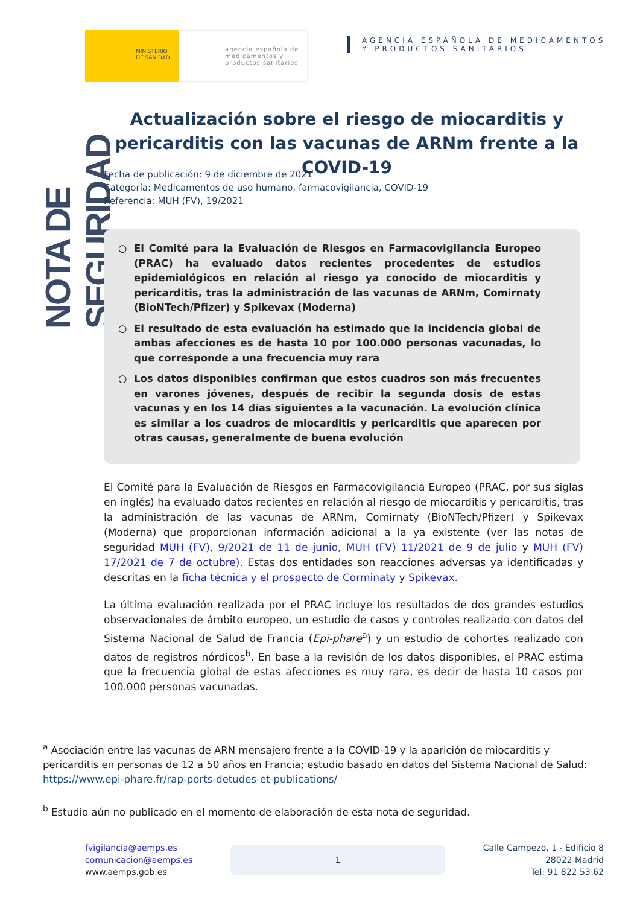MINISTERIO
DE SANIDAD
agencia española de medicamentos y productos sanitarios
AGENCIA ESPAÑOLA DE MEDICAMENTOS
Y PRODUCTOS SANITARIOS
NOTA DE SEGURIDAD
Actualización sobre el riesgo de miocarditis y pericarditis con las vacunas de ARNm frente a la COVID-19
Fecha de publicación: 9 de diciembre de 2021
Categoría: Medicamentos de uso humano, farmacovigilancia, COVID-19
Referencia: MUH (FV), 19/2021
○ El Comité para la Evaluación de Riesgos en Farmacovigilancia Europeo (PRAC) ha evaluado datos recientes procedentes de estudios epidemiológicos en relación al riesgo ya conocido de miocarditis y pericarditis, tras la administración de las vacunas de ARNm, Comirnaty (BioNTech/Pfizer) y Spikevax (Moderna)
○ El resultado de esta evaluación ha estimado que la incidencia global de ambas afecciones es de hasta 10 por 100.000 personas vacunadas, lo que corresponde a una frecuencia muy rara
○ Los datos disponibles confirman que estos cuadros son más frecuentes en varones jóvenes, después de recibir la segunda dosis de estas vacunas y en los 14 días siguientes a la vacunación. La evolución clínica es similar a los cuadros de miocarditis y pericarditis que aparecen por otras causas, generalmente de buena evolución
El Comité para la Evaluación de Riesgos en Farmacovigilancia Europeo (PRAC, por sus siglas en inglés) ha evaluado datos recientes en relación al riesgo de miocarditis y pericarditis, tras la administración de las vacunas de ARNm, Comirnaty (BioNTech/Pfizer) y Spikevax (Moderna) que proporcionan información adicional a la ya existente (ver las notas de seguridad MUH (FV), 9/2021 de 11 de junio, MUH (FV) 11/2021 de 9 de julio y MUH (FV) 17/2021 de 7 de octubre). Estas dos entidades son reacciones adversas ya identificadas y descritas en la ficha técnica y el prospecto de Corminaty y Spikevax.
La última evaluación realizada por el PRAC incluye los resultados de dos grandes estudios observacionales de ámbito europeo, un estudio de casos y controles realizado con datos del Sistema Nacional de Salud de Francia (Epi-phare<sup>a</sup>) y un estudio de cohortes realizado con datos de registros nórdicos<sup>b</sup>. En base a la revisión de los datos disponibles, el PRAC estima que la frecuencia global de estas afecciones es muy rara, es decir de hasta 10 casos por 100.000 personas vacunadas.
<sup>a</sup> Asociación entre las vacunas de ARN mensajero frente a la COVID-19 y la aparición de miocarditis y pericarditis en personas de 12 a 50 años en Francia; estudio basado en datos del Sistema Nacional de Salud: https://www.epi-phare.fr/rap-ports-detudes-et-publications/
<sup>b</sup> Estudio aún no publicado en el momento de elaboración de esta nota de seguridad.
fvigilancia@aemps.es
comunicacion@aemps.es
www.aemps.gob.es
1
Calle Campezo, 1 - Edificio 8
28022 Madrid
Tel: 91 822 53 62